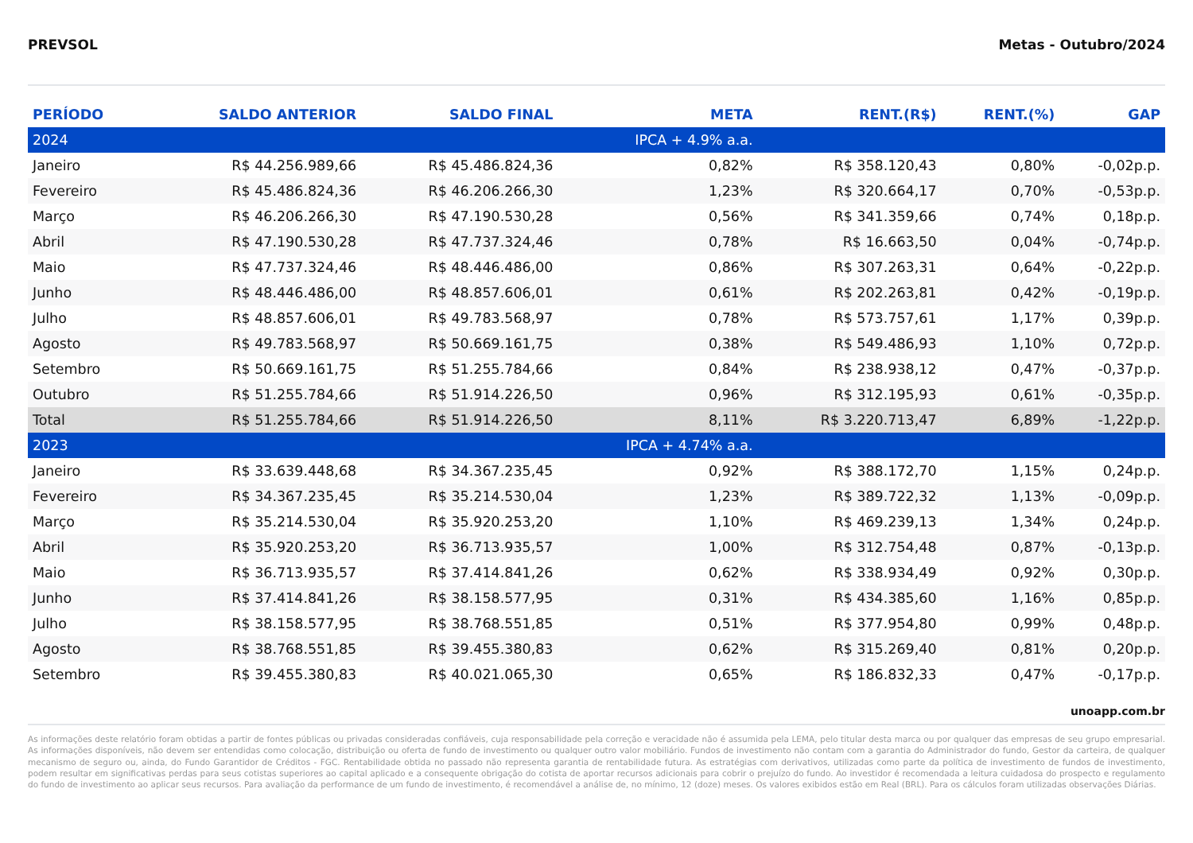PREVSOL Metas - Outubro/2024
| PERÍODO | SALDO ANTERIOR | SALDO FINAL | META | RENT.(R$) | RENT.(%) | GAP |
| --- | --- | --- | --- | --- | --- | --- |
| 2024 | | | IPCA + 4.9% a.a. | | | |
| Janeiro | R$ 44.256.989,66 | R$ 45.486.824,36 | 0,82% | R$ 358.120,43 | 0,80% | -0,02p.p. |
| Fevereiro | R$ 45.486.824,36 | R$ 46.206.266,30 | 1,23% | R$ 320.664,17 | 0,70% | -0,53p.p. |
| Março | R$ 46.206.266,30 | R$ 47.190.530,28 | 0,56% | R$ 341.359,66 | 0,74% | 0,18p.p. |
| Abril | R$ 47.190.530,28 | R$ 47.737.324,46 | 0,78% | R$ 16.663,50 | 0,04% | -0,74p.p. |
| Maio | R$ 47.737.324,46 | R$ 48.446.486,00 | 0,86% | R$ 307.263,31 | 0,64% | -0,22p.p. |
| Junho | R$ 48.446.486,00 | R$ 48.857.606,01 | 0,61% | R$ 202.263,81 | 0,42% | -0,19p.p. |
| Julho | R$ 48.857.606,01 | R$ 49.783.568,97 | 0,78% | R$ 573.757,61 | 1,17% | 0,39p.p. |
| Agosto | R$ 49.783.568,97 | R$ 50.669.161,75 | 0,38% | R$ 549.486,93 | 1,10% | 0,72p.p. |
| Setembro | R$ 50.669.161,75 | R$ 51.255.784,66 | 0,84% | R$ 238.938,12 | 0,47% | -0,37p.p. |
| Outubro | R$ 51.255.784,66 | R$ 51.914.226,50 | 0,96% | R$ 312.195,93 | 0,61% | -0,35p.p. |
| Total | R$ 51.255.784,66 | R$ 51.914.226,50 | 8,11% | R$ 3.220.713,47 | 6,89% | -1,22p.p. |
| 2023 | | | IPCA + 4.74% a.a. | | | |
| Janeiro | R$ 33.639.448,68 | R$ 34.367.235,45 | 0,92% | R$ 388.172,70 | 1,15% | 0,24p.p. |
| Fevereiro | R$ 34.367.235,45 | R$ 35.214.530,04 | 1,23% | R$ 389.722,32 | 1,13% | -0,09p.p. |
| Março | R$ 35.214.530,04 | R$ 35.920.253,20 | 1,10% | R$ 469.239,13 | 1,34% | 0,24p.p. |
| Abril | R$ 35.920.253,20 | R$ 36.713.935,57 | 1,00% | R$ 312.754,48 | 0,87% | -0,13p.p. |
| Maio | R$ 36.713.935,57 | R$ 37.414.841,26 | 0,62% | R$ 338.934,49 | 0,92% | 0,30p.p. |
| Junho | R$ 37.414.841,26 | R$ 38.158.577,95 | 0,31% | R$ 434.385,60 | 1,16% | 0,85p.p. |
| Julho | R$ 38.158.577,95 | R$ 38.768.551,85 | 0,51% | R$ 377.954,80 | 0,99% | 0,48p.p. |
| Agosto | R$ 38.768.551,85 | R$ 39.455.380,83 | 0,62% | R$ 315.269,40 | 0,81% | 0,20p.p. |
| Setembro | R$ 39.455.380,83 | R$ 40.021.065,30 | 0,65% | R$ 186.832,33 | 0,47% | -0,17p.p. |
unoapp.com.br
As informações deste relatório foram obtidas a partir de fontes públicas ou privadas consideradas confiáveis, cuja responsabilidade pela correção e veracidade não é assumida pela LEMA, pelo titular desta marca ou por qualquer das empresas de seu grupo empresarial. As informações disponíveis, não devem ser entendidas como colocação, distribuição ou oferta de fundo de investimento ou qualquer outro valor mobiliário. Fundos de investimento não contam com a garantia do Administrador do fundo, Gestor da carteira, de qualquer mecanismo de seguro ou, ainda, do Fundo Garantidor de Créditos - FGC. Rentabilidade obtida no passado não representa garantia de rentabilidade futura. As estratégias com derivativos, utilizadas como parte da política de investimento de fundos de investimento, podem resultar em significativas perdas para seus cotistas superiores ao capital aplicado e a consequente obrigação do cotista de aportar recursos adicionais para cobrir o prejuízo do fundo. Ao investidor é recomendada a leitura cuidadosa do prospecto e regulamento do fundo de investimento ao aplicar seus recursos. Para avaliação da performance de um fundo de investimento, é recomendável a análise de, no mínimo, 12 (doze) meses. Os valores exibidos estão em Real (BRL). Para os cálculos foram utilizadas observações Diárias.